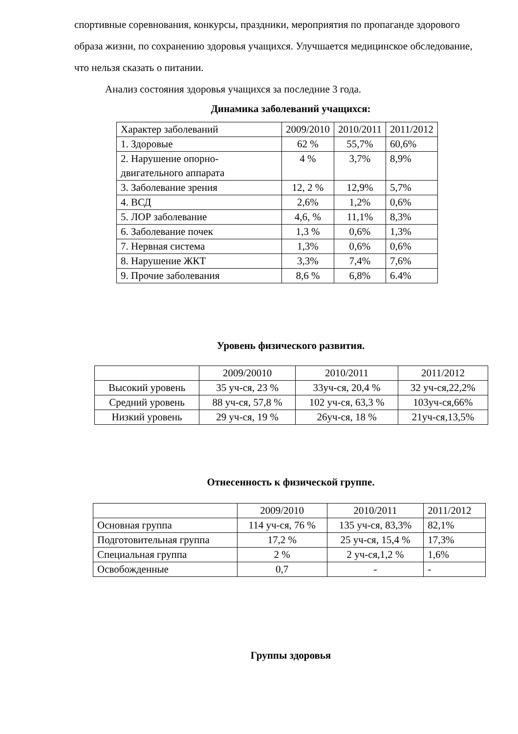спортивные соревнования, конкурсы, праздники, мероприятия по пропаганде здорового образа жизни, по сохранению здоровья учащихся. Улучшается медицинское обследование, что нельзя сказать о питании.
Анализ состояния здоровья учащихся за последние 3 года.
Динамика заболеваний учащихся:
| Характер заболеваний | 2009/2010 | 2010/2011 | 2011/2012 |
| 1. Здоровые | 62 % | 55,7% | 60,6% |
| 2. Нарушение опорно-двигательного аппарата | 4 % | 3,7% | 8,9% |
| 3. Заболевание зрения | 12, 2 % | 12,9% | 5,7% |
| 4. ВСД | 2,6% | 1,2% | 0,6% |
| 5. ЛОР заболевание | 4,6, % | 11,1% | 8,3% |
| 6. Заболевание почек | 1,3 % | 0,6% | 1,3% |
| 7. Нервная система | 1,3% | 0,6% | 0,6% |
| 8. Нарушение ЖКТ | 3,3% | 7,4% | 7,6% |
| 9. Прочие заболевания | 8,6 % | 6,8% | 6.4% |
Уровень физического развития.
| | 2009/20010 | 2010/2011 | 2011/2012 |
| Высокий уровень | 35 уч-ся, 23 % | 33уч-ся, 20,4 % | 32 уч-ся,22,2% |
| Средний уровень | 88 уч-ся, 57,8 % | 102 уч-ся, 63,3 % | 103уч-ся,66% |
| Низкий уровень | 29 уч-ся, 19 % | 26уч-ся, 18 % | 21уч-ся,13,5% |
Отнесенность к физической группе.
| | 2009/2010 | 2010/2011 | 2011/2012 |
| Основная группа | 114 уч-ся, 76 % | 135 уч-ся, 83,3% | 82,1% |
| Подготовительная группа | 17,2 % | 25 уч-ся, 15,4 % | 17,3% |
| Специальная группа | 2 % | 2 уч-ся,1,2 % | 1,6% |
| Освобожденные | 0,7 | - | - |
Группы здоровья